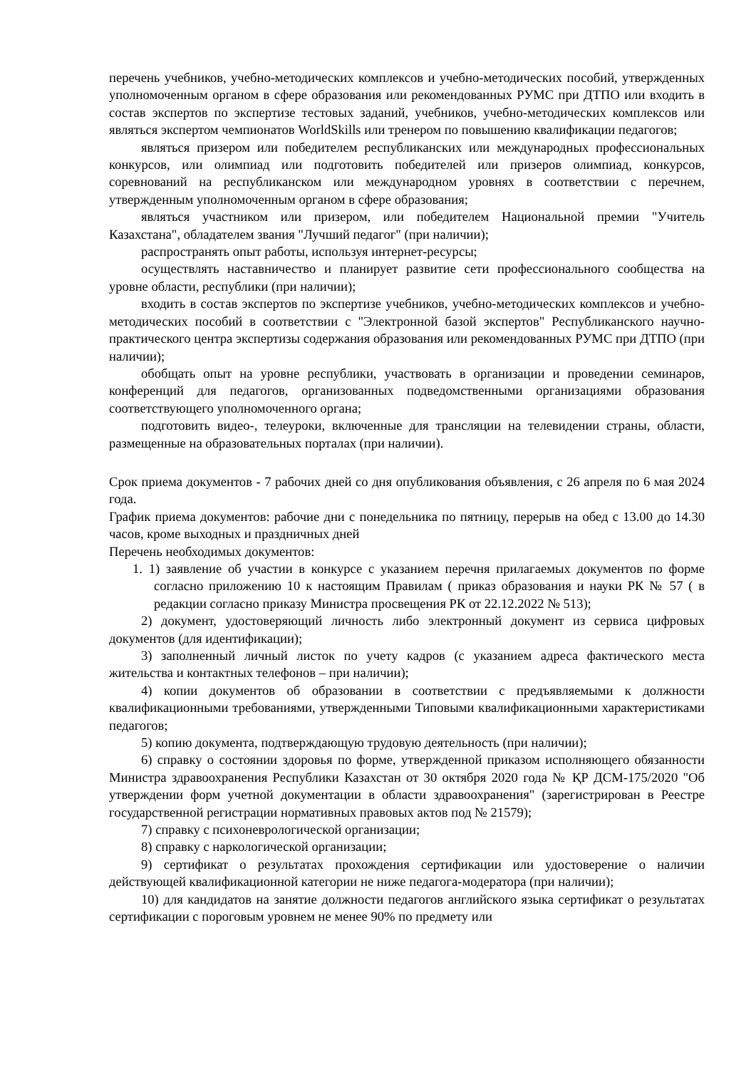перечень учебников, учебно-методических комплексов и учебно-методических пособий, утвержденных уполномоченным органом в сфере образования или рекомендованных РУМС при ДТПО или входить в состав экспертов по экспертизе тестовых заданий, учебников, учебно-методических комплексов или являться экспертом чемпионатов WorldSkills или тренером по повышению квалификации педагогов;
являться призером или победителем республиканских или международных профессиональных конкурсов, или олимпиад или подготовить победителей или призеров олимпиад, конкурсов, соревнований на республиканском или международном уровнях в соответствии с перечнем, утвержденным уполномоченным органом в сфере образования;
являться участником или призером, или победителем Национальной премии "Учитель Казахстана", обладателем звания "Лучший педагог" (при наличии);
распространять опыт работы, используя интернет-ресурсы;
осуществлять наставничество и планирует развитие сети профессионального сообщества на уровне области, республики (при наличии);
входить в состав экспертов по экспертизе учебников, учебно-методических комплексов и учебно-методических пособий в соответствии с "Электронной базой экспертов" Республиканского научно-практического центра экспертизы содержания образования или рекомендованных РУМС при ДТПО (при наличии);
обобщать опыт на уровне республики, участвовать в организации и проведении семинаров, конференций для педагогов, организованных подведомственными организациями образования соответствующего уполномоченного органа;
подготовить видео-, телеуроки, включенные для трансляции на телевидении страны, области, размещенные на образовательных порталах (при наличии).
Срок приема документов - 7 рабочих дней со дня опубликования объявления, с 26 апреля по 6 мая 2024 года.
График приема документов: рабочие дни с понедельника по пятницу, перерыв на обед с 13.00 до 14.30 часов, кроме выходных и праздничных дней
Перечень необходимых документов:
1. 1) заявление об участии в конкурсе с указанием перечня прилагаемых документов по форме согласно приложению 10 к настоящим Правилам ( приказ образования и науки РК № 57 ( в редакции согласно приказу Министра просвещения РК от 22.12.2022 № 513);
2) документ, удостоверяющий личность либо электронный документ из сервиса цифровых документов (для идентификации);
3) заполненный личный листок по учету кадров (с указанием адреса фактического места жительства и контактных телефонов – при наличии);
4) копии документов об образовании в соответствии с предъявляемыми к должности квалификационными требованиями, утвержденными Типовыми квалификационными характеристиками педагогов;
5) копию документа, подтверждающую трудовую деятельность (при наличии);
6) справку о состоянии здоровья по форме, утвержденной приказом исполняющего обязанности Министра здравоохранения Республики Казахстан от 30 октября 2020 года № ҚР ДСМ-175/2020 "Об утверждении форм учетной документации в области здравоохранения" (зарегистрирован в Реестре государственной регистрации нормативных правовых актов под № 21579);
7) справку с психоневрологической организации;
8) справку с наркологической организации;
9) сертификат о результатах прохождения сертификации или удостоверение о наличии действующей квалификационной категории не ниже педагога-модератора (при наличии);
10) для кандидатов на занятие должности педагогов английского языка сертификат о результатах сертификации с пороговым уровнем не менее 90% по предмету или